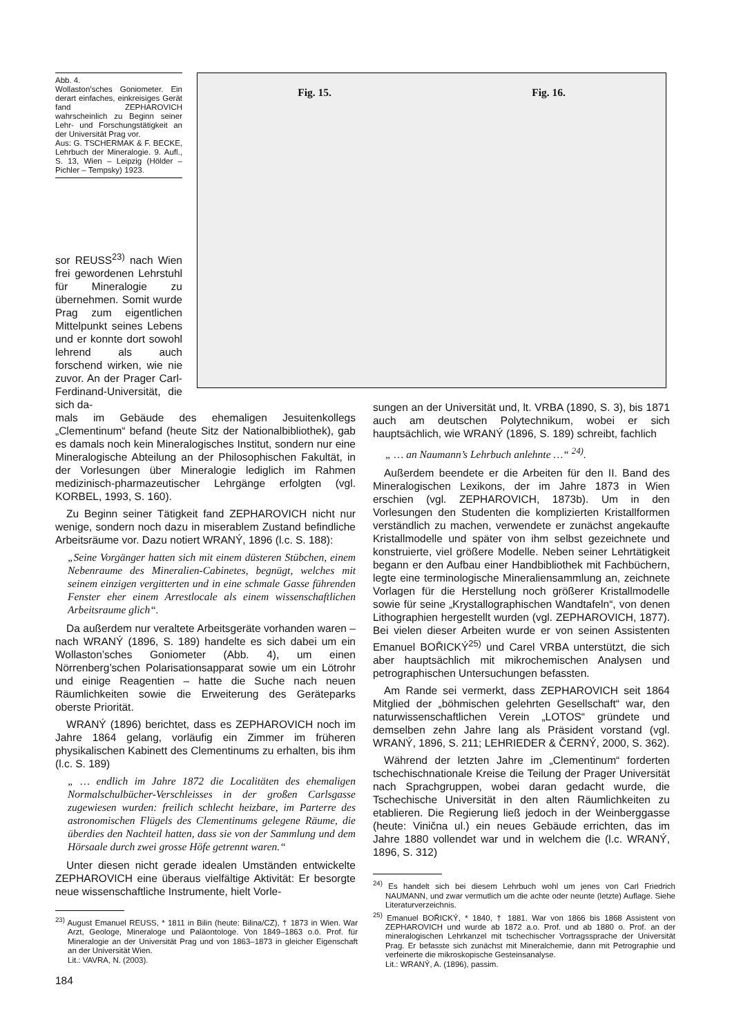Abb. 4.
Wollaston’sches Goniometer. Ein derart einfaches, einkreisiges Gerät fand ZEPHAROVICH wahrscheinlich zu Beginn seiner Lehr- und Forschungstätigkeit an der Universität Prag vor.
Aus: G. TSCHERMAK & F. BECKE, Lehrbuch der Mineralogie. 9. Aufl., S. 13, Wien – Leipzig (Hölder – Pichler – Tempsky) 1923.
Fig. 15. Fig. 16.
sor REUSS<sup>23)</sup> nach Wien frei gewordenen Lehrstuhl für Mineralogie zu übernehmen. Somit wurde Prag zum eigentlichen Mittelpunkt seines Lebens und er konnte dort sowohl lehrend als auch forschend wirken, wie nie zuvor. An der Prager Carl-Ferdinand-Universität, die sich da-
mals im Gebäude des ehemaligen Jesuitenkollegs „Clementinum“ befand (heute Sitz der Nationalbibliothek), gab es damals noch kein Mineralogisches Institut, sondern nur eine Mineralogische Abteilung an der Philosophischen Fakultät, in der Vorlesungen über Mineralogie lediglich im Rahmen medizinisch-pharmazeutischer Lehrgänge erfolgten (vgl. KORBEL, 1993, S. 160).
Zu Beginn seiner Tätigkeit fand ZEPHAROVICH nicht nur wenige, sondern noch dazu in miserablem Zustand befindliche Arbeitsräume vor. Dazu notiert WRANÝ, 1896 (l.c. S. 188):
„Seine Vorgänger hatten sich mit einem düsteren Stübchen, einem Nebenraume des Mineralien-Cabinetes, begnügt, welches mit seinem einzigen vergitterten und in eine schmale Gasse führenden Fenster eher einem Arrestlocale als einem wissenschaftlichen Arbeitsraume glich“.
Da außerdem nur veraltete Arbeitsgeräte vorhanden waren – nach WRANÝ (1896, S. 189) handelte es sich dabei um ein Wollaston’sches Goniometer (Abb. 4), um einen Nörrenberg’schen Polarisationsapparat sowie um ein Lötrohr und einige Reagentien – hatte die Suche nach neuen Räumlichkeiten sowie die Erweiterung des Geräteparks oberste Priorität.
WRANÝ (1896) berichtet, dass es ZEPHAROVICH noch im Jahre 1864 gelang, vorläufig ein Zimmer im früheren physikalischen Kabinett des Clementinums zu erhalten, bis ihm (l.c. S. 189)
„ … endlich im Jahre 1872 die Localitäten des ehemaligen Normalschulbücher-Verschleisses in der großen Carlsgasse zugewiesen wurden: freilich schlecht heizbare, im Parterre des astronomischen Flügels des Clementinums gelegene Räume, die überdies den Nachteil hatten, dass sie von der Sammlung und dem Hörsaale durch zwei grosse Höfe getrennt waren.“
Unter diesen nicht gerade idealen Umständen entwickelte ZEPHAROVICH eine überaus vielfältige Aktivität: Er besorgte neue wissenschaftliche Instrumente, hielt Vorle-
<sup>23)</sup> August Emanuel REUSS, * 1811 in Bilin (heute: Bilina/CZ), † 1873 in Wien. War Arzt, Geologe, Mineraloge und Paläontologe. Von 1849–1863 o.ö. Prof. für Mineralogie an der Universität Prag und von 1863–1873 in gleicher Eigenschaft an der Universität Wien.
Lit.: VAVRA, N. (2003).
sungen an der Universität und, lt. VRBA (1890, S. 3), bis 1871 auch am deutschen Polytechnikum, wobei er sich hauptsächlich, wie WRANÝ (1896, S. 189) schreibt, fachlich
„ … an Naumann’s Lehrbuch anlehnte …“ <sup>24)</sup>.
Außerdem beendete er die Arbeiten für den II. Band des Mineralogischen Lexikons, der im Jahre 1873 in Wien erschien (vgl. ZEPHAROVICH, 1873b). Um in den Vorlesungen den Studenten die komplizierten Kristallformen verständlich zu machen, verwendete er zunächst angekaufte Kristallmodelle und später von ihm selbst gezeichnete und konstruierte, viel größere Modelle. Neben seiner Lehrtätigkeit begann er den Aufbau einer Handbibliothek mit Fachbüchern, legte eine terminologische Mineraliensammlung an, zeichnete Vorlagen für die Herstellung noch größerer Kristallmodelle sowie für seine „Krystallographischen Wandtafeln“, von denen Lithographien hergestellt wurden (vgl. ZEPHAROVICH, 1877). Bei vielen dieser Arbeiten wurde er von seinen Assistenten Emanuel BOŘICKÝ<sup>25)</sup> und Carel VRBA unterstützt, die sich aber hauptsächlich mit mikrochemischen Analysen und petrographischen Untersuchungen befassten.
Am Rande sei vermerkt, dass ZEPHAROVICH seit 1864 Mitglied der „böhmischen gelehrten Gesellschaft“ war, den naturwissenschaftlichen Verein „LOTOS“ gründete und demselben zehn Jahre lang als Präsident vorstand (vgl. WRANÝ, 1896, S. 211; LEHRIEDER & ČERNÝ, 2000, S. 362).
Während der letzten Jahre im „Clementinum“ forderten tschechischnationale Kreise die Teilung der Prager Universität nach Sprachgruppen, wobei daran gedacht wurde, die Tschechische Universität in den alten Räumlichkeiten zu etablieren. Die Regierung ließ jedoch in der Weinberggasse (heute: Vinična ul.) ein neues Gebäude errichten, das im Jahre 1880 vollendet war und in welchem die (l.c. WRANÝ, 1896, S. 312)
<sup>24)</sup> Es handelt sich bei diesem Lehrbuch wohl um jenes von Carl Friedrich NAUMANN, und zwar vermutlich um die achte oder neunte (letzte) Auflage. Siehe Literaturverzeichnis.
<sup>25)</sup> Emanuel BOŘICKÝ, * 1840, † 1881. War von 1866 bis 1868 Assistent von ZEPHAROVICH und wurde ab 1872 a.o. Prof. und ab 1880 o. Prof. an der mineralogischen Lehrkanzel mit tschechischer Vortragssprache der Universität Prag. Er befasste sich zunächst mit Mineralchemie, dann mit Petrographie und verfeinerte die mikroskopische Gesteinsanalyse.
Lit.: WRANÝ, A. (1896), passim.
184